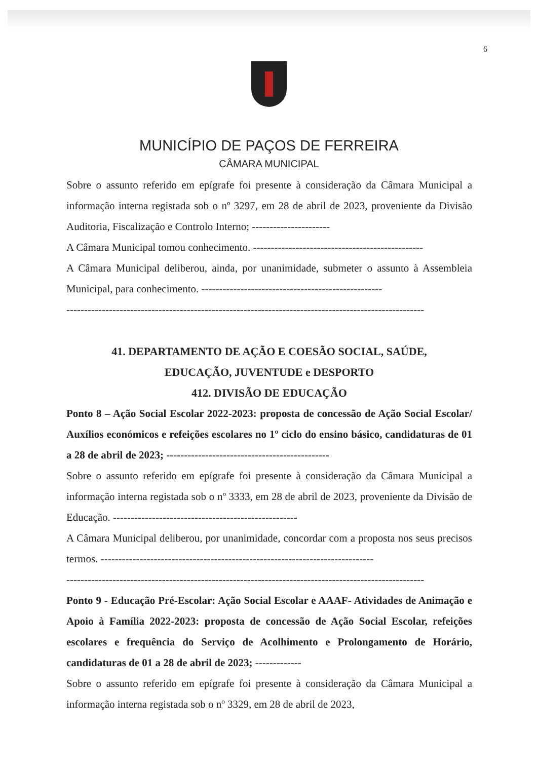6
MUNICÍPIO DE PAÇOS DE FERREIRA
CÂMARA MUNICIPAL
Sobre o assunto referido em epígrafe foi presente à consideração da Câmara Municipal a informação interna registada sob o nº 3297, em 28 de abril de 2023, proveniente da Divisão Auditoria, Fiscalização e Controlo Interno; ----------------------
A Câmara Municipal tomou conhecimento. ------------------------------------------------
A Câmara Municipal deliberou, ainda, por unanimidade, submeter o assunto à Assembleia Municipal, para conhecimento. ---------------------------------------------------
-----------------------------------------------------------------------------------------------------
41. DEPARTAMENTO DE AÇÃO E COESÃO SOCIAL, SAÚDE,
EDUCAÇÃO, JUVENTUDE e DESPORTO
412. DIVISÃO DE EDUCAÇÃO
Ponto 8 – Ação Social Escolar 2022-2023: proposta de concessão de Ação Social Escolar/ Auxílios económicos e refeições escolares no 1º ciclo do ensino básico, candidaturas de 01 a 28 de abril de 2023; ----------------------------------------------
Sobre o assunto referido em epígrafe foi presente à consideração da Câmara Municipal a informação interna registada sob o nº 3333, em 28 de abril de 2023, proveniente da Divisão de Educação. ----------------------------------------------------
A Câmara Municipal deliberou, por unanimidade, concordar com a proposta nos seus precisos termos. -----------------------------------------------------------------------------
-----------------------------------------------------------------------------------------------------
Ponto 9 - Educação Pré-Escolar: Ação Social Escolar e AAAF- Atividades de Animação e Apoio à Família 2022-2023: proposta de concessão de Ação Social Escolar, refeições escolares e frequência do Serviço de Acolhimento e Prolongamento de Horário, candidaturas de 01 a 28 de abril de 2023; -------------
Sobre o assunto referido em epígrafe foi presente à consideração da Câmara Municipal a informação interna registada sob o nº 3329, em 28 de abril de 2023,